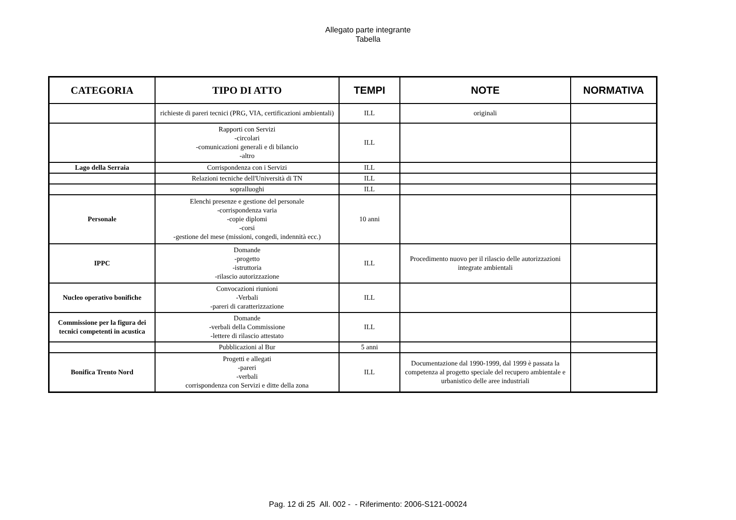Allegato parte integrante
Tabella
| CATEGORIA | TIPO DI ATTO | TEMPI | NOTE | NORMATIVA |
| --- | --- | --- | --- | --- |
| | richieste di pareri tecnici (PRG, VIA, certificazioni ambientali) | ILL | originali | |
| | Rapporti con Servizi -circolari -comunicazioni generali e di bilancio -altro | ILL | | |
| Lago della Serraia | Corrispondenza con i Servizi | ILL | | |
| | Relazioni tecniche dell'Università di TN | ILL | | |
| | sopralluoghi | ILL | | |
| Personale | Elenchi presenze e gestione del personale -corrispondenza varia -copie diplomi -corsi -gestione del mese (missioni, congedi, indennità ecc.) | 10 anni | | |
| IPPC | Domande -progetto -istruttoria -rilascio autorizzazione | ILL | Procedimento nuovo per il rilascio delle autorizzazioni integrate ambientali | |
| Nucleo operativo bonifiche | Convocazioni riunioni -Verbali -pareri di caratterizzazione | ILL | | |
| Commissione per la figura dei tecnici competenti in acustica | Domande -verbali della Commissione -lettere di rilascio attestato | ILL | | |
| | Pubblicazioni al Bur | 5 anni | | |
| Bonifica Trento Nord | Progetti e allegati -pareri -verbali corrispondenza con Servizi e ditte della zona | ILL | Documentazione dal 1990-1999, dal 1999 è passata la competenza al progetto speciale del recupero ambientale e urbanistico delle aree industriali | |
Pag. 12 di 25 All. 002 - - Riferimento: 2006-S121-00024